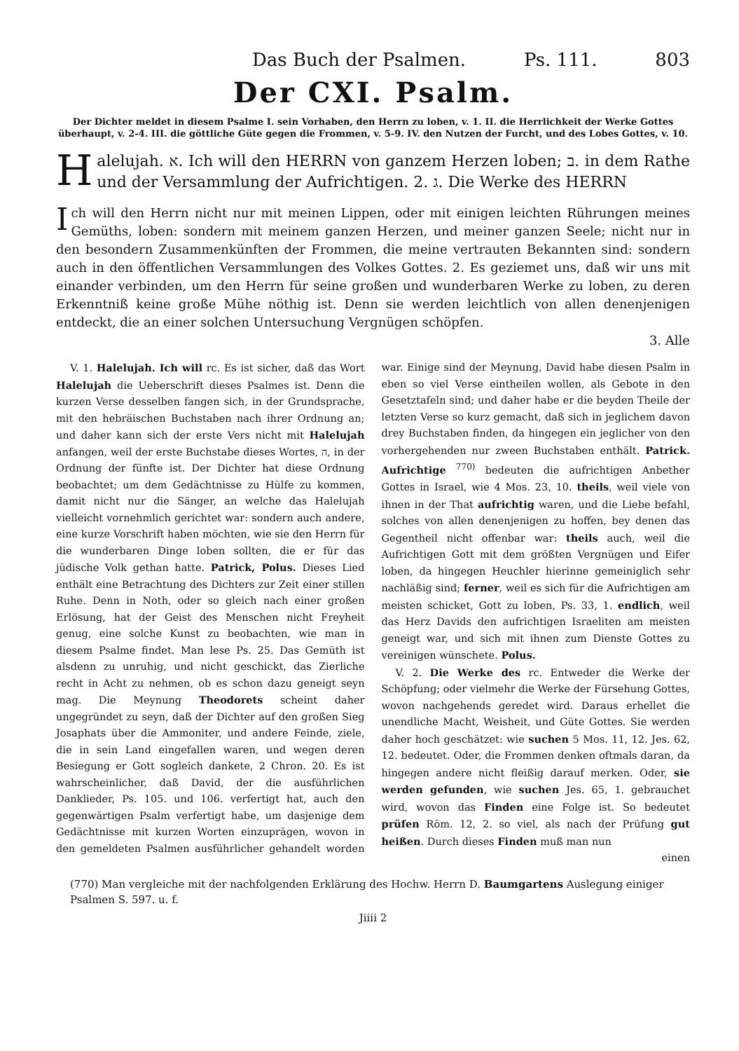Das Buch der Psalmen. Ps. 111. 803
Der CXI. Psalm.
Der Dichter meldet in diesem Psalme I. sein Vorhaben, den Herrn zu loben, v. 1. II. die Herrlichkeit der Werke Gottes überhaupt, v. 2-4. III. die göttliche Güte gegen die Frommen, v. 5-9. IV. den Nutzen der Furcht, und des Lobes Gottes, v. 10.
Halelujah. א. Ich will den HERRN von ganzem Herzen loben; ב. in dem Rathe und der Versammlung der Aufrichtigen. 2. ג. Die Werke des HERRN
Ich will den Herrn nicht nur mit meinen Lippen, oder mit einigen leichten Rührungen meines Gemüths, loben: sondern mit meinem ganzen Herzen, und meiner ganzen Seele; nicht nur in den besondern Zusammenkünften der Frommen, die meine vertrauten Bekannten sind: sondern auch in den öffentlichen Versammlungen des Volkes Gottes. 2. Es geziemet uns, daß wir uns mit einander verbinden, um den Herrn für seine großen und wunderbaren Werke zu loben, zu deren Erkenntniß keine große Mühe nöthig ist. Denn sie werden leichtlich von allen denenjenigen entdeckt, die an einer solchen Untersuchung Vergnügen schöpfen.
3. Alle
V. 1. Halelujah. Ich will rc. Es ist sicher, daß das Wort Halelujah die Ueberschrift dieses Psalmes ist. Denn die kurzen Verse desselben fangen sich, in der Grundsprache, mit den hebräischen Buchstaben nach ihrer Ordnung an; und daher kann sich der erste Vers nicht mit Halelujah anfangen, weil der erste Buchstabe dieses Wortes, ה, in der Ordnung der fünfte ist. Der Dichter hat diese Ordnung beobachtet; um dem Gedächtnisse zu Hülfe zu kommen, damit nicht nur die Sänger, an welche das Halelujah vielleicht vornehmlich gerichtet war: sondern auch andere, eine kurze Vorschrift haben möchten, wie sie den Herrn für die wunderbaren Dinge loben sollten, die er für das jüdische Volk gethan hatte. Patrick, Polus. Dieses Lied enthält eine Betrachtung des Dichters zur Zeit einer stillen Ruhe. Denn in Noth, oder so gleich nach einer großen Erlösung, hat der Geist des Menschen nicht Freyheit genug, eine solche Kunst zu beobachten, wie man in diesem Psalme findet. Man lese Ps. 25. Das Gemüth ist alsdenn zu unruhig, und nicht geschickt, das Zierliche recht in Acht zu nehmen, ob es schon dazu geneigt seyn mag. Die Meynung Theodorets scheint daher ungegründet zu seyn, daß der Dichter auf den großen Sieg Josaphats über die Ammoniter, und andere Feinde, ziele, die in sein Land eingefallen waren, und wegen deren Besiegung er Gott sogleich dankete, 2 Chron. 20. Es ist wahrscheinlicher, daß David, der die ausführlichen Danklieder, Ps. 105. und 106. verfertigt hat, auch den gegenwärtigen Psalm verfertigt habe, um dasjenige dem Gedächtnisse mit kurzen Worten einzuprägen, wovon in den gemeldeten Psalmen ausführlicher gehandelt worden war. Einige sind der Meynung, David habe diesen Psalm in eben so viel Verse eintheilen wollen, als Gebote in den Gesetztafeln sind; und daher habe er die beyden Theile der letzten Verse so kurz gemacht, daß sich in jeglichem davon drey Buchstaben finden, da hingegen ein jeglicher von den vorhergehenden nur zween Buchstaben enthält. Patrick. Aufrichtige <sup>770)</sup> bedeuten die aufrichtigen Anbether Gottes in Israel, wie 4 Mos. 23, 10. theils, weil viele von ihnen in der That aufrichtig waren, und die Liebe befahl, solches von allen denenjenigen zu hoffen, bey denen das Gegentheil nicht offenbar war: theils auch, weil die Aufrichtigen Gott mit dem größten Vergnügen und Eifer loben, da hingegen Heuchler hierinne gemeiniglich sehr nachläßig sind; ferner, weil es sich für die Aufrichtigen am meisten schicket, Gott zu loben, Ps. 33, 1. endlich, weil das Herz Davids den aufrichtigen Israeliten am meisten geneigt war, und sich mit ihnen zum Dienste Gottes zu vereinigen wünschete. Polus.
V. 2. Die Werke des rc. Entweder die Werke der Schöpfung; oder vielmehr die Werke der Fürsehung Gottes, wovon nachgehends geredet wird. Daraus erhellet die unendliche Macht, Weisheit, und Güte Gottes. Sie werden daher hoch geschätzet: wie suchen 5 Mos. 11, 12. Jes. 62, 12. bedeutet. Oder, die Frommen denken oftmals daran, da hingegen andere nicht fleißig darauf merken. Oder, sie werden gefunden, wie suchen Jes. 65, 1. gebrauchet wird, wovon das Finden eine Folge ist. So bedeutet prüfen Röm. 12, 2. so viel, als nach der Prüfung gut heißen. Durch dieses Finden muß man nun
einen
(770) Man vergleiche mit der nachfolgenden Erklärung des Hochw. Herrn D. Baumgartens Auslegung einiger Psalmen S. 597. u. f.
Jiiii 2